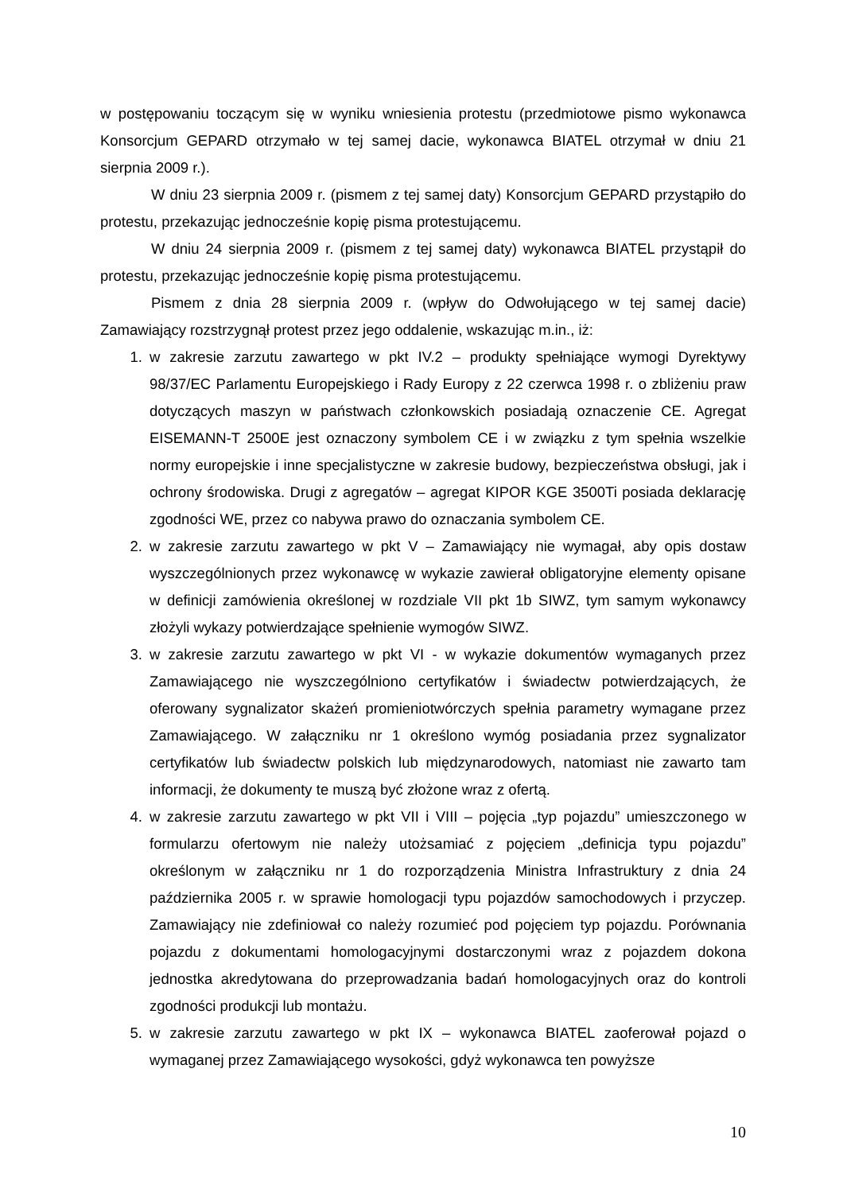w postępowaniu toczącym się w wyniku wniesienia protestu (przedmiotowe pismo wykonawca Konsorcjum GEPARD otrzymało w tej samej dacie, wykonawca BIATEL otrzymał w dniu 21 sierpnia 2009 r.).
W dniu 23 sierpnia 2009 r. (pismem z tej samej daty) Konsorcjum GEPARD przystąpiło do protestu, przekazując jednocześnie kopię pisma protestującemu.
W dniu 24 sierpnia 2009 r. (pismem z tej samej daty) wykonawca BIATEL przystąpił do protestu, przekazując jednocześnie kopię pisma protestującemu.
Pismem z dnia 28 sierpnia 2009 r. (wpływ do Odwołującego w tej samej dacie) Zamawiający rozstrzygnął protest przez jego oddalenie, wskazując m.in., iż:
1. w zakresie zarzutu zawartego w pkt IV.2 – produkty spełniające wymogi Dyrektywy 98/37/EC Parlamentu Europejskiego i Rady Europy z 22 czerwca 1998 r. o zbliżeniu praw dotyczących maszyn w państwach członkowskich posiadają oznaczenie CE. Agregat EISEMANN-T 2500E jest oznaczony symbolem CE i w związku z tym spełnia wszelkie normy europejskie i inne specjalistyczne w zakresie budowy, bezpieczeństwa obsługi, jak i ochrony środowiska. Drugi z agregatów – agregat KIPOR KGE 3500Ti posiada deklarację zgodności WE, przez co nabywa prawo do oznaczania symbolem CE.
2. w zakresie zarzutu zawartego w pkt V – Zamawiający nie wymagał, aby opis dostaw wyszczególnionych przez wykonawcę w wykazie zawierał obligatoryjne elementy opisane w definicji zamówienia określonej w rozdziale VII pkt 1b SIWZ, tym samym wykonawcy złożyli wykazy potwierdzające spełnienie wymogów SIWZ.
3. w zakresie zarzutu zawartego w pkt VI - w wykazie dokumentów wymaganych przez Zamawiającego nie wyszczególniono certyfikatów i świadectw potwierdzających, że oferowany sygnalizator skażeń promieniotwórczych spełnia parametry wymagane przez Zamawiającego. W załączniku nr 1 określono wymóg posiadania przez sygnalizator certyfikatów lub świadectw polskich lub międzynarodowych, natomiast nie zawarto tam informacji, że dokumenty te muszą być złożone wraz z ofertą.
4. w zakresie zarzutu zawartego w pkt VII i VIII – pojęcia „typ pojazdu” umieszczonego w formularzu ofertowym nie należy utożsamiać z pojęciem „definicja typu pojazdu” określonym w załączniku nr 1 do rozporządzenia Ministra Infrastruktury z dnia 24 października 2005 r. w sprawie homologacji typu pojazdów samochodowych i przyczep. Zamawiający nie zdefiniował co należy rozumieć pod pojęciem typ pojazdu. Porównania pojazdu z dokumentami homologacyjnymi dostarczonymi wraz z pojazdem dokona jednostka akredytowana do przeprowadzania badań homologacyjnych oraz do kontroli zgodności produkcji lub montażu.
5. w zakresie zarzutu zawartego w pkt IX – wykonawca BIATEL zaoferował pojazd o wymaganej przez Zamawiającego wysokości, gdyż wykonawca ten powyższe
10